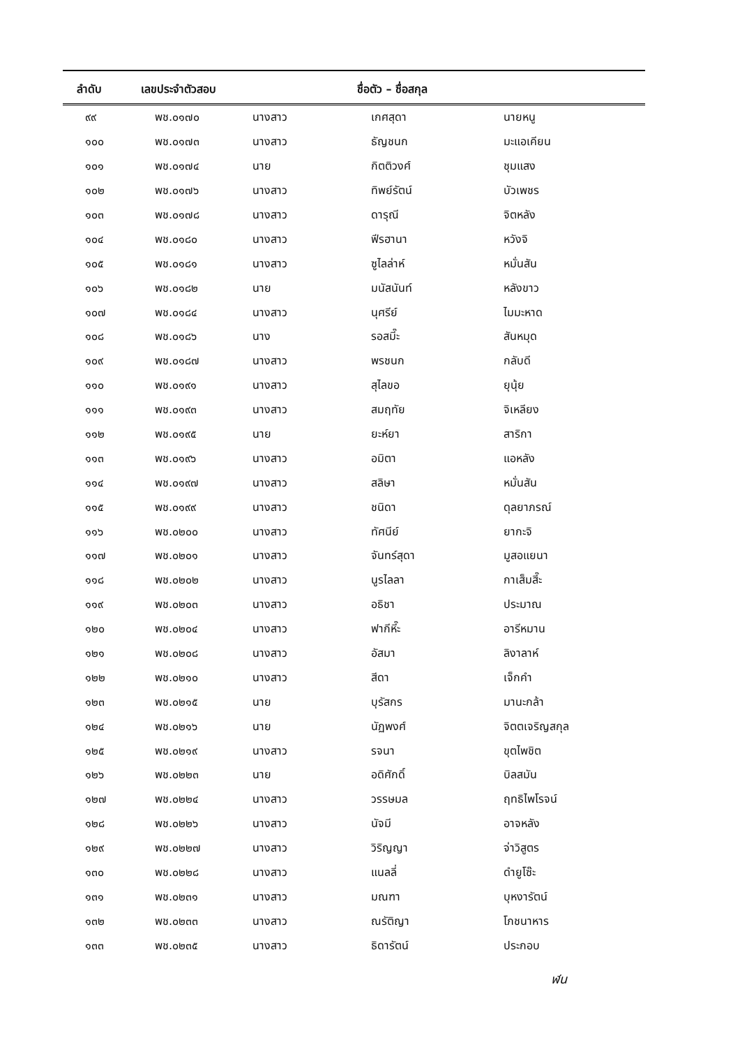| ลำดับ | เลขประจำตัวสอบ | ชื่อตัว – ชื่อสกุล | | |
| --- | --- | --- | --- | --- |
| ๙๙ | พช.๐๑๗๐ | นางสาว | เกศสุดา | นายหนู |
| ๑๐๐ | พช.๐๑๗๓ | นางสาว | ธัญชนก | มะแอเคียน |
| ๑๐๑ | พช.๐๑๗๔ | นาย | กิตติวงศ์ | ชุมแสง |
| ๑๐๒ | พช.๐๑๗๖ | นางสาว | ทิพย์รัตน์ | บัวเพชร |
| ๑๐๓ | พช.๐๑๗๘ | นางสาว | ดารุณี | จิตหลัง |
| ๑๐๔ | พช.๐๑๘๐ | นางสาว | ฟีรฮานา | หวังจิ |
| ๑๐๕ | พช.๐๑๘๑ | นางสาว | ซูไลล่าห์ | หมั่นสัน |
| ๑๐๖ | พช.๐๑๘๒ | นาย | มนัสนันท์ | หลังขาว |
| ๑๐๗ | พช.๐๑๘๔ | นางสาว | นุศรีย์ | ไมมะหาด |
| ๑๐๘ | พช.๐๑๘๖ | นาง | รอสมี๊ะ | สันหมุด |
| ๑๐๙ | พช.๐๑๘๗ | นางสาว | พรชนก | กลับดี |
| ๑๑๐ | พช.๐๑๙๑ | นางสาว | สุไลขอ | ยุนุ้ย |
| ๑๑๑ | พช.๐๑๙๓ | นางสาว | สมฤทัย | จิเหลียง |
| ๑๑๒ | พช.๐๑๙๕ | นาย | ยะห์ยา | สาริกา |
| ๑๑๓ | พช.๐๑๙๖ | นางสาว | อมิตา | แอหลัง |
| ๑๑๔ | พช.๐๑๙๗ | นางสาว | สลิษา | หมั่นสัน |
| ๑๑๕ | พช.๐๑๙๙ | นางสาว | ชนิดา | ดุลยาภรณ์ |
| ๑๑๖ | พช.๐๒๐๐ | นางสาว | ทัศนีย์ | ยากะจิ |
| ๑๑๗ | พช.๐๒๐๑ | นางสาว | จันทร์สุดา | มูสอแยนา |
| ๑๑๘ | พช.๐๒๐๒ | นางสาว | นูรไลลา | กาเส็มสี๊ะ |
| ๑๑๙ | พช.๐๒๐๓ | นางสาว | อธิชา | ประมาณ |
| ๑๒๐ | พช.๐๒๐๔ | นางสาว | ฟากีหี๊ะ | อารีหมาน |
| ๑๒๑ | พช.๐๒๐๘ | นางสาว | อัสมา | ลิงาลาห์ |
| ๑๒๒ | พช.๐๒๑๐ | นางสาว | สีดา | เจ็กคำ |
| ๑๒๓ | พช.๐๒๑๕ | นาย | บุรัสกร | มานะกล้า |
| ๑๒๔ | พช.๐๒๑๖ | นาย | นัฏพงศ์ | จิตตเจริญสกุล |
| ๑๒๕ | พช.๐๒๑๙ | นางสาว | รจนา | ขุตไพชิต |
| ๑๒๖ | พช.๐๒๒๓ | นาย | อดิศักดิ์ | บิลสมัน |
| ๑๒๗ | พช.๐๒๒๔ | นางสาว | วรรษมล | ฤทธิไพโรจน์ |
| ๑๒๘ | พช.๐๒๒๖ | นางสาว | นัจมี | อาจหลัง |
| ๑๒๙ | พช.๐๒๒๗ | นางสาว | วิริญญา | จ่าวิสูตร |
| ๑๓๐ | พช.๐๒๒๘ | นางสาว | แนลลี่ | ดำยูโซ๊ะ |
| ๑๓๑ | พช.๐๒๓๑ | นางสาว | มณฑา | บุหงารัตน์ |
| ๑๓๒ | พช.๐๒๓๓ | นางสาว | ณรัติญา | โภชนาหาร |
| ๑๓๓ | พช.๐๒๓๕ | นางสาว | ธิดารัตน์ | ประกอบ |
ฬน